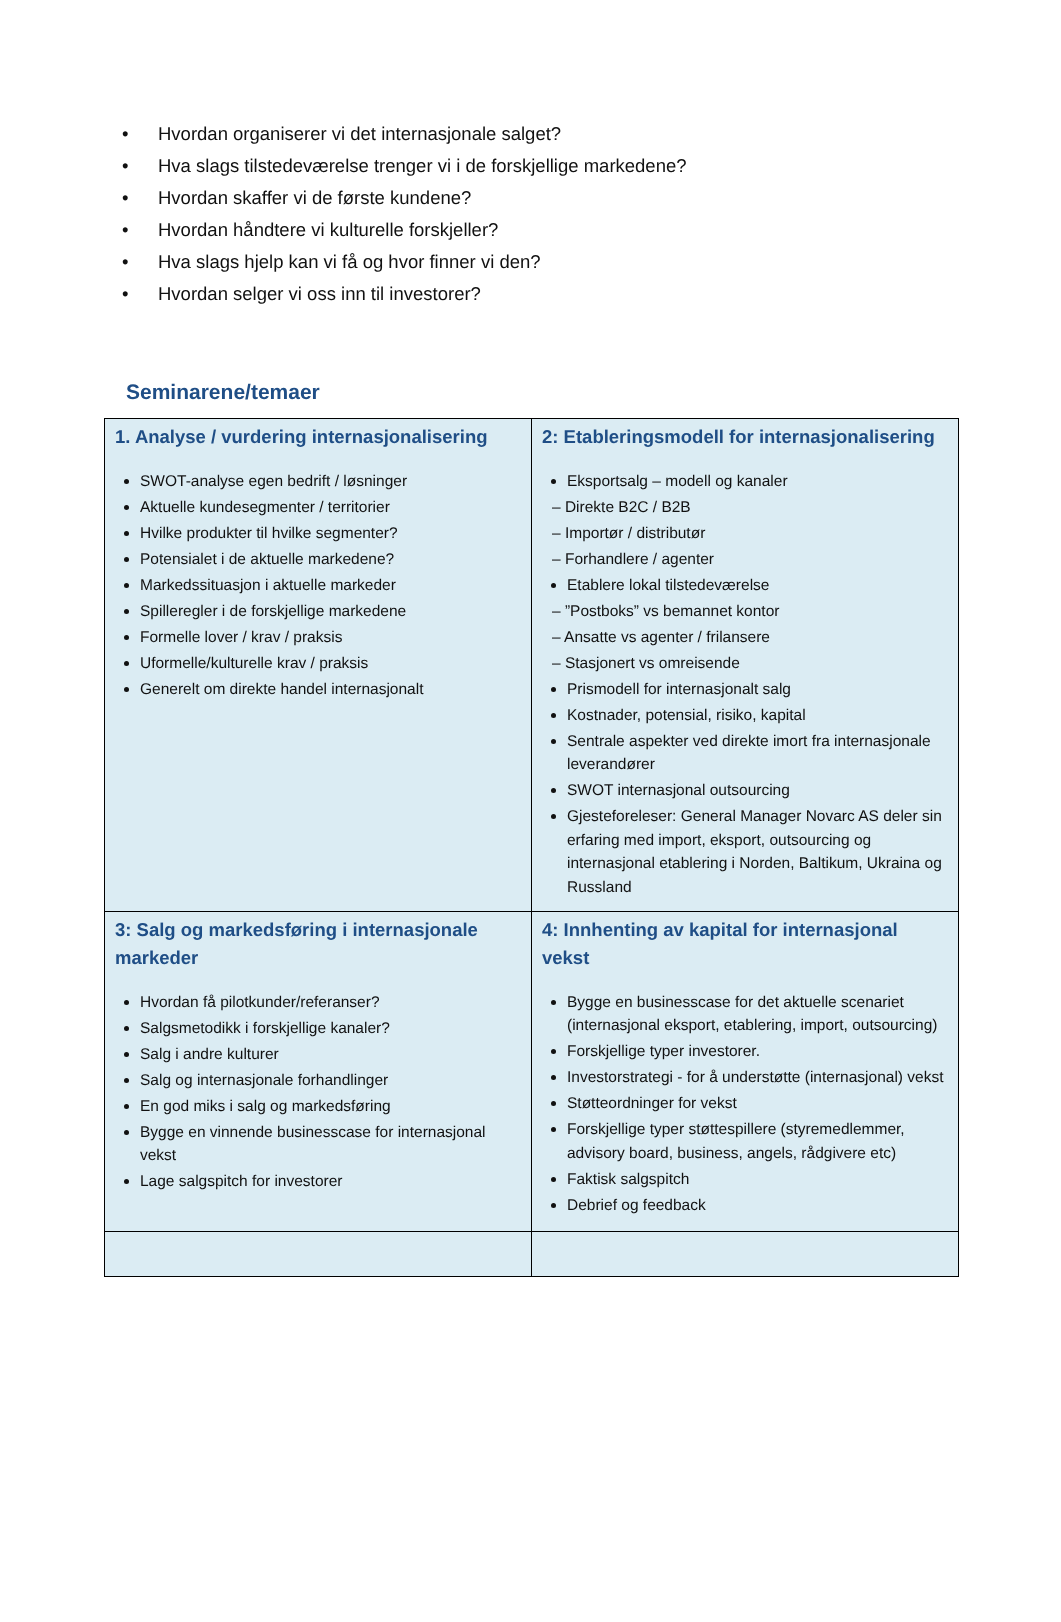• Hvordan organiserer vi det internasjonale salget?
• Hva slags tilstedeværelse trenger vi i de forskjellige markedene?
• Hvordan skaffer vi de første kundene?
• Hvordan håndtere vi kulturelle forskjeller?
• Hva slags hjelp kan vi få og hvor finner vi den?
• Hvordan selger vi oss inn til investorer?
Seminarene/temaer
| 1. Analyse / vurdering internasjonalisering SWOT-analyse egen bedrift / løsninger Aktuelle kundesegmenter / territorier Hvilke produkter til hvilke segmenter? Potensialet i de aktuelle markedene? Markedssituasjon i aktuelle markeder Spilleregler i de forskjellige markedene Formelle lover / krav / praksis Uformelle/kulturelle krav / praksis Generelt om direkte handel internasjonalt | 2: Etableringsmodell for internasjonalisering Eksportsalg – modell og kanaler – Direkte B2C / B2B – Importør / distributør – Forhandlere / agenter Etablere lokal tilstedeværelse – ”Postboks” vs bemannet kontor – Ansatte vs agenter / frilansere – Stasjonert vs omreisende Prismodell for internasjonalt salg Kostnader, potensial, risiko, kapital Sentrale aspekter ved direkte imort fra internasjonale leverandører SWOT internasjonal outsourcing Gjesteforeleser: General Manager Novarc AS deler sin erfaring med import, eksport, outsourcing og internasjonal etablering i Norden, Baltikum, Ukraina og Russland |
| 3: Salg og markedsføring i internasjonale markeder Hvordan få pilotkunder/referanser? Salgsmetodikk i forskjellige kanaler? Salg i andre kulturer Salg og internasjonale forhandlinger En god miks i salg og markedsføring Bygge en vinnende businesscase for internasjonal vekst Lage salgspitch for investorer | 4: Innhenting av kapital for internasjonal vekst Bygge en businesscase for det aktuelle scenariet (internasjonal eksport, etablering, import, outsourcing) Forskjellige typer investorer. Investorstrategi - for å understøtte (internasjonal) vekst Støtteordninger for vekst Forskjellige typer støttespillere (styremedlemmer, advisory board, business, angels, rådgivere etc) Faktisk salgspitch Debrief og feedback |